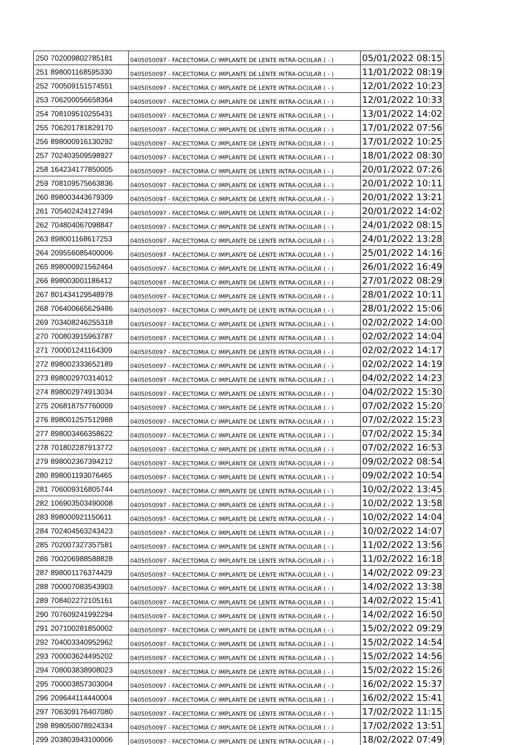| 250 | 702009802785181 | 0405050097 - FACECTOMIA C/ IMPLANTE DE LENTE INTRA-OCULAR ( - ) | 05/01/2022 08:15 |
| 251 | 898001168595330 | 0405050097 - FACECTOMIA C/ IMPLANTE DE LENTE INTRA-OCULAR ( - ) | 11/01/2022 08:19 |
| 252 | 700509151574551 | 0405050097 - FACECTOMIA C/ IMPLANTE DE LENTE INTRA-OCULAR ( - ) | 12/01/2022 10:23 |
| 253 | 706200056658364 | 0405050097 - FACECTOMIA C/ IMPLANTE DE LENTE INTRA-OCULAR ( - ) | 12/01/2022 10:33 |
| 254 | 708109510255431 | 0405050097 - FACECTOMIA C/ IMPLANTE DE LENTE INTRA-OCULAR ( - ) | 13/01/2022 14:02 |
| 255 | 706201781829170 | 0405050097 - FACECTOMIA C/ IMPLANTE DE LENTE INTRA-OCULAR ( - ) | 17/01/2022 07:56 |
| 256 | 898000916130292 | 0405050097 - FACECTOMIA C/ IMPLANTE DE LENTE INTRA-OCULAR ( - ) | 17/01/2022 10:25 |
| 257 | 702403509598927 | 0405050097 - FACECTOMIA C/ IMPLANTE DE LENTE INTRA-OCULAR ( - ) | 18/01/2022 08:30 |
| 258 | 164234177850005 | 0405050097 - FACECTOMIA C/ IMPLANTE DE LENTE INTRA-OCULAR ( - ) | 20/01/2022 07:26 |
| 259 | 708109575663836 | 0405050097 - FACECTOMIA C/ IMPLANTE DE LENTE INTRA-OCULAR ( - ) | 20/01/2022 10:11 |
| 260 | 898003443679309 | 0405050097 - FACECTOMIA C/ IMPLANTE DE LENTE INTRA-OCULAR ( - ) | 20/01/2022 13:21 |
| 261 | 705402424127494 | 0405050097 - FACECTOMIA C/ IMPLANTE DE LENTE INTRA-OCULAR ( - ) | 20/01/2022 14:02 |
| 262 | 704804067098847 | 0405050097 - FACECTOMIA C/ IMPLANTE DE LENTE INTRA-OCULAR ( - ) | 24/01/2022 08:15 |
| 263 | 898001168617253 | 0405050097 - FACECTOMIA C/ IMPLANTE DE LENTE INTRA-OCULAR ( - ) | 24/01/2022 13:28 |
| 264 | 209556085400006 | 0405050097 - FACECTOMIA C/ IMPLANTE DE LENTE INTRA-OCULAR ( - ) | 25/01/2022 14:16 |
| 265 | 898000921562464 | 0405050097 - FACECTOMIA C/ IMPLANTE DE LENTE INTRA-OCULAR ( - ) | 26/01/2022 16:49 |
| 266 | 898003001186412 | 0405050097 - FACECTOMIA C/ IMPLANTE DE LENTE INTRA-OCULAR ( - ) | 27/01/2022 08:29 |
| 267 | 801434129548978 | 0405050097 - FACECTOMIA C/ IMPLANTE DE LENTE INTRA-OCULAR ( - ) | 28/01/2022 10:11 |
| 268 | 706400665629486 | 0405050097 - FACECTOMIA C/ IMPLANTE DE LENTE INTRA-OCULAR ( - ) | 28/01/2022 15:06 |
| 269 | 703408246255318 | 0405050097 - FACECTOMIA C/ IMPLANTE DE LENTE INTRA-OCULAR ( - ) | 02/02/2022 14:00 |
| 270 | 700803915963787 | 0405050097 - FACECTOMIA C/ IMPLANTE DE LENTE INTRA-OCULAR ( - ) | 02/02/2022 14:04 |
| 271 | 700001241164309 | 0405050097 - FACECTOMIA C/ IMPLANTE DE LENTE INTRA-OCULAR ( - ) | 02/02/2022 14:17 |
| 272 | 898002333652189 | 0405050097 - FACECTOMIA C/ IMPLANTE DE LENTE INTRA-OCULAR ( - ) | 02/02/2022 14:19 |
| 273 | 898002970314012 | 0405050097 - FACECTOMIA C/ IMPLANTE DE LENTE INTRA-OCULAR ( - ) | 04/02/2022 14:23 |
| 274 | 898002974913034 | 0405050097 - FACECTOMIA C/ IMPLANTE DE LENTE INTRA-OCULAR ( - ) | 04/02/2022 15:30 |
| 275 | 206818757760009 | 0405050097 - FACECTOMIA C/ IMPLANTE DE LENTE INTRA-OCULAR ( - ) | 07/02/2022 15:20 |
| 276 | 898001257512988 | 0405050097 - FACECTOMIA C/ IMPLANTE DE LENTE INTRA-OCULAR ( - ) | 07/02/2022 15:23 |
| 277 | 898003466358622 | 0405050097 - FACECTOMIA C/ IMPLANTE DE LENTE INTRA-OCULAR ( - ) | 07/02/2022 15:34 |
| 278 | 701802287913772 | 0405050097 - FACECTOMIA C/ IMPLANTE DE LENTE INTRA-OCULAR ( - ) | 07/02/2022 16:53 |
| 279 | 898002367394212 | 0405050097 - FACECTOMIA C/ IMPLANTE DE LENTE INTRA-OCULAR ( - ) | 09/02/2022 08:54 |
| 280 | 898001193076465 | 0405050097 - FACECTOMIA C/ IMPLANTE DE LENTE INTRA-OCULAR ( - ) | 09/02/2022 10:54 |
| 281 | 706009316805744 | 0405050097 - FACECTOMIA C/ IMPLANTE DE LENTE INTRA-OCULAR ( - ) | 10/02/2022 13:45 |
| 282 | 106903503490008 | 0405050097 - FACECTOMIA C/ IMPLANTE DE LENTE INTRA-OCULAR ( - ) | 10/02/2022 13:58 |
| 283 | 898000921150611 | 0405050097 - FACECTOMIA C/ IMPLANTE DE LENTE INTRA-OCULAR ( - ) | 10/02/2022 14:04 |
| 284 | 702404563243423 | 0405050097 - FACECTOMIA C/ IMPLANTE DE LENTE INTRA-OCULAR ( - ) | 10/02/2022 14:07 |
| 285 | 702007327357581 | 0405050097 - FACECTOMIA C/ IMPLANTE DE LENTE INTRA-OCULAR ( - ) | 11/02/2022 13:56 |
| 286 | 700206988588828 | 0405050097 - FACECTOMIA C/ IMPLANTE DE LENTE INTRA-OCULAR ( - ) | 11/02/2022 16:18 |
| 287 | 898001176374429 | 0405050097 - FACECTOMIA C/ IMPLANTE DE LENTE INTRA-OCULAR ( - ) | 14/02/2022 09:23 |
| 288 | 700007083543903 | 0405050097 - FACECTOMIA C/ IMPLANTE DE LENTE INTRA-OCULAR ( - ) | 14/02/2022 13:38 |
| 289 | 708402272105161 | 0405050097 - FACECTOMIA C/ IMPLANTE DE LENTE INTRA-OCULAR ( - ) | 14/02/2022 15:41 |
| 290 | 707609241992294 | 0405050097 - FACECTOMIA C/ IMPLANTE DE LENTE INTRA-OCULAR ( - ) | 14/02/2022 16:50 |
| 291 | 207100281850002 | 0405050097 - FACECTOMIA C/ IMPLANTE DE LENTE INTRA-OCULAR ( - ) | 15/02/2022 09:29 |
| 292 | 704003340952962 | 0405050097 - FACECTOMIA C/ IMPLANTE DE LENTE INTRA-OCULAR ( - ) | 15/02/2022 14:54 |
| 293 | 700003624495202 | 0405050097 - FACECTOMIA C/ IMPLANTE DE LENTE INTRA-OCULAR ( - ) | 15/02/2022 14:56 |
| 294 | 708003838908023 | 0405050097 - FACECTOMIA C/ IMPLANTE DE LENTE INTRA-OCULAR ( - ) | 15/02/2022 15:26 |
| 295 | 700003857303004 | 0405050097 - FACECTOMIA C/ IMPLANTE DE LENTE INTRA-OCULAR ( - ) | 16/02/2022 15:37 |
| 296 | 209644114440004 | 0405050097 - FACECTOMIA C/ IMPLANTE DE LENTE INTRA-OCULAR ( - ) | 16/02/2022 15:41 |
| 297 | 706309176407080 | 0405050097 - FACECTOMIA C/ IMPLANTE DE LENTE INTRA-OCULAR ( - ) | 17/02/2022 11:15 |
| 298 | 898050078924334 | 0405050097 - FACECTOMIA C/ IMPLANTE DE LENTE INTRA-OCULAR ( - ) | 17/02/2022 13:51 |
| 299 | 203803943100006 | 0405050097 - FACECTOMIA C/ IMPLANTE DE LENTE INTRA-OCULAR ( - ) | 18/02/2022 07:49 |